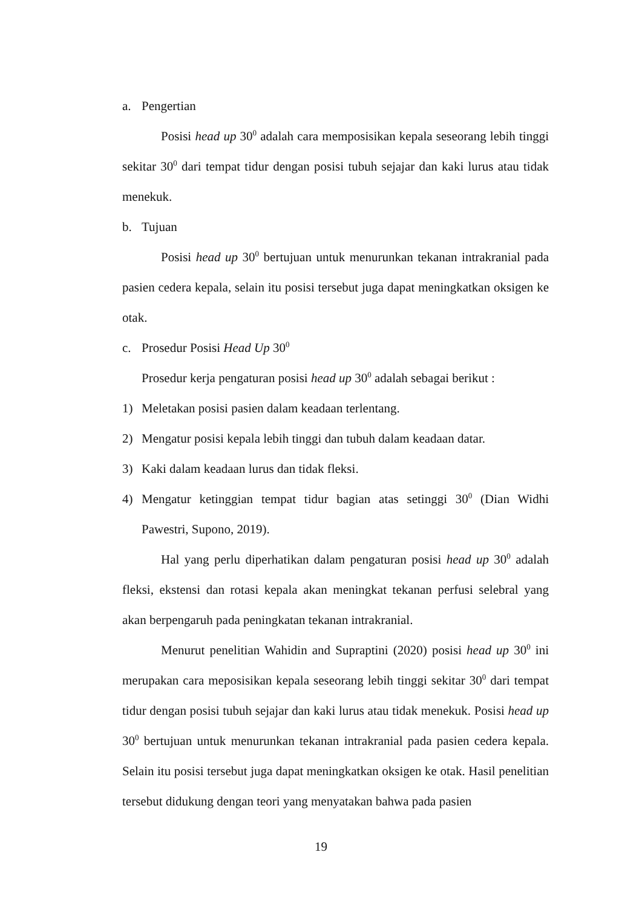a. Pengertian
Posisi head up 30<sup>0</sup> adalah cara memposisikan kepala seseorang lebih tinggi sekitar 30<sup>0</sup> dari tempat tidur dengan posisi tubuh sejajar dan kaki lurus atau tidak menekuk.
b. Tujuan
Posisi head up 30<sup>0</sup> bertujuan untuk menurunkan tekanan intrakranial pada pasien cedera kepala, selain itu posisi tersebut juga dapat meningkatkan oksigen ke otak.
c. Prosedur Posisi Head Up 30<sup>0</sup>
Prosedur kerja pengaturan posisi head up 30<sup>0</sup> adalah sebagai berikut :
1) Meletakan posisi pasien dalam keadaan terlentang.
2) Mengatur posisi kepala lebih tinggi dan tubuh dalam keadaan datar.
3) Kaki dalam keadaan lurus dan tidak fleksi.
4) Mengatur ketinggian tempat tidur bagian atas setinggi 30<sup>0</sup> (Dian Widhi Pawestri, Supono, 2019).
Hal yang perlu diperhatikan dalam pengaturan posisi head up 30<sup>0</sup> adalah fleksi, ekstensi dan rotasi kepala akan meningkat tekanan perfusi selebral yang akan berpengaruh pada peningkatan tekanan intrakranial.
Menurut penelitian Wahidin and Supraptini (2020) posisi head up 30<sup>0</sup> ini merupakan cara meposisikan kepala seseorang lebih tinggi sekitar 30<sup>0</sup> dari tempat tidur dengan posisi tubuh sejajar dan kaki lurus atau tidak menekuk. Posisi head up 30<sup>0</sup> bertujuan untuk menurunkan tekanan intrakranial pada pasien cedera kepala. Selain itu posisi tersebut juga dapat meningkatkan oksigen ke otak. Hasil penelitian tersebut didukung dengan teori yang menyatakan bahwa pada pasien
19